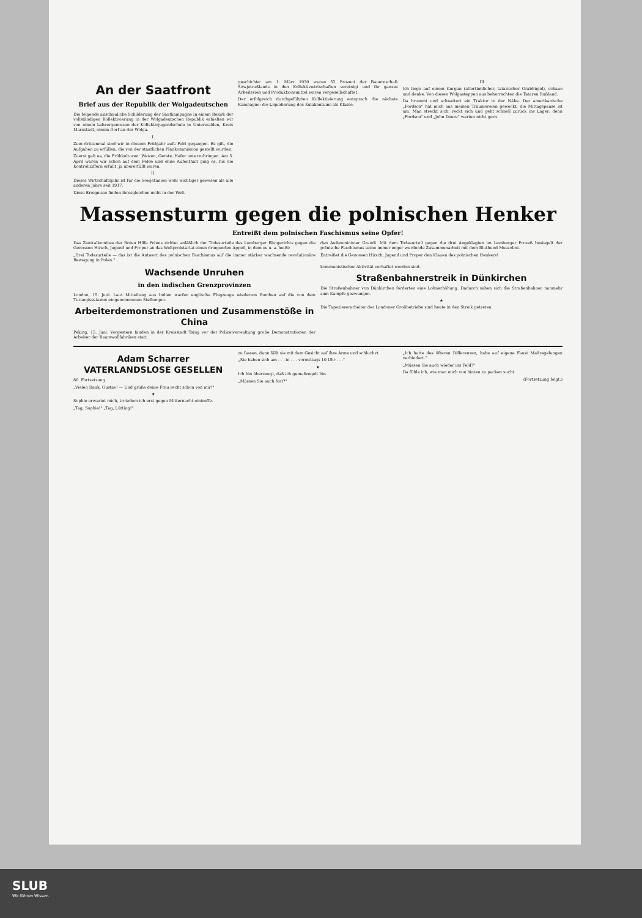An der Saatfront
Brief aus der Republik der Wolgadeutschen
Die folgende anschauliche Schilderung der Saatkampagne in einem Bezirk der vollständigen Kollektivierung in der Wolgadeutschen Republik erhielten wir von einem Lehrergenossen der Kollektivjugendschule in Unterwalden, Kreis Marxstadt, einem Dorf an der Wolga.
I.
Zum drittenmal sind wir in diesem Frühjahr aufs Feld gegangen. Es gilt, die Aufgaben zu erfüllen, die von der staatlichen Plankommission gestellt wurden.
Zuerst galt es, die Frühkulturen: Weizen, Gerste, Hafer unterzubringen. Am 5. April waren wir schon auf dem Felde und ohne Aufenthalt ging es, bis die Kontrollziffern erfüllt, ja übererfüllt waren.
II.
Dieses Wirtschaftsjahr ist für die Sowjetunion wohl wichtiger gewesen als alle anderen Jahre seit 1917.
Diese Ereignisse finden ihresgleichen nicht in der Welt-
geschichte: am 1. März 1930 waren 52 Prozent der Bauernschaft Sowjetrußlands in den Kollektivwirtschaften vereinigt und ihr ganzes Arbeitsvieh und Produktionsmittel waren vergesellschaftet.
Der erfolgreich durchgeführten Kollektivierung entsprach die nächste Kampagne: die Liquidierung des Kulakentums als Klasse.
III.
Ich liege auf einem Kurgan (altertümlicher, tatarischer Grabhügel), schaue und denke. Von diesen Wolgasteppen aus beherrschten die Tataren Rußland.
Da brummt und schnattert ein Traktor in der Nähe. Der amerikanische „Fordson" hat mich aus meinen Träumereien geweckt, die Mittagspause ist um. Man streckt sich, reckt sich und geht schnell zurück ins Lager: denn „Fordson" und „John Deere" warten nicht gern.
Massensturm gegen die polnischen Henker
Entreißt dem polnischen Faschismus seine Opfer!
Das Zentralkomitee der Roten Hilfe Polens richtet anläßlich der Todesurteile des Lemberger Blutgerichts gegen die Genossen Hirsch, Jugend und Proper an das Weltproletariat einen dringenden Appell, in dem es u. a. heißt:
„Drei Todesurteile — das ist die Antwort des polnischen Faschismus auf die immer stärker wachsende revolutionäre Bewegung in Polen."
den Außenminister Grandi. Mit dem Todesurteil gegen die drei Angeklagten im Lemberger Prozeß besiegelt der polnische Faschismus seine immer enger werdende Zusammenarbeit mit dem Bluthund Mussolini.
Entreißet die Genossen Hirsch, Jugend und Proper den Klauen des polnischen Henkers!
Wachsende Unruhen
in den indischen Grenzprovinzen
London, 15. Juni. Laut Mitteilung aus Indien warfen englische Flugzeuge wiederum Bomben auf die von dem Turangisestamm eingenommenen Stellungen.
Arbeiterdemonstrationen und Zusammenstöße in China
Peking, 15. Juni. Vorgestern fanden in der Kreisstadt Tsing vor der Polizeiverwaltung große Demonstrationen der Arbeiter der Baumwollfabriken statt.
kommunistischer Aktivität verhaftet worden sind.
Straßenbahnerstreik in Dünkirchen
Die Straßenbahner von Dünkirchen forderten eine Lohnerhöhung. Dadurch sahen sich die Straßenbahner nunmehr zum Kampfe gezwungen.
★
Die Tapeziererarbeiter der Londoner Großbetriebe sind heute in den Streik getreten.
Adam Scharrer
VATERLANDSLOSE GESELLEN
80. Fortsetzung
„Vielen Dank, Gustav! — Und grüße deine Frau recht schon von mir!"
★
Sophie erwartet mich, trotzdem ich erst gegen Mitternacht eintreffe.
„Tag, Sophie!" „Tag, Lütting!"
zu fassen, dann fällt sie mit dem Gesicht auf ihre Arme und schluchzt.
„Sie haben sich am . . . in . . . vormittags 10 Uhr . . ."
★
Ich bin überzeugt, daß ich gemaßregelt bin.
„Müssen Sie auch fort?"
„Ich hatte des öfteren Differenzen, habe auf eigene Faust Maßregelungen verhindert."
„Müssen Sie auch wieder ins Feld?"
Da fühle ich, wie man mich von hinten zu packen sucht.
(Fortsetzung folgt.)
SLUB
Wir führen Wissen.